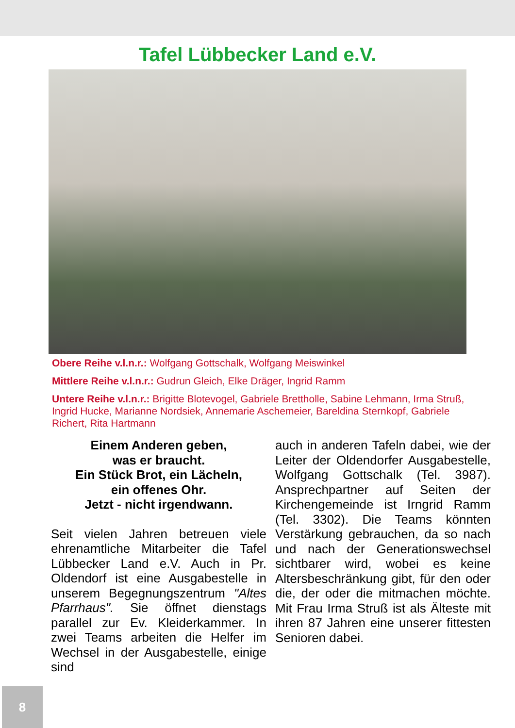Tafel Lübbecker Land e.V.
Obere Reihe v.l.n.r.: Wolfgang Gottschalk, Wolfgang Meiswinkel
Mittlere Reihe v.l.n.r.: Gudrun Gleich, Elke Dräger, Ingrid Ramm
Untere Reihe v.l.n.r.: Brigitte Blotevogel, Gabriele Brettholle, Sabine Lehmann, Irma Struß, Ingrid Hucke, Marianne Nordsiek, Annemarie Aschemeier, Bareldina Sternkopf, Gabriele Richert, Rita Hartmann
Einem Anderen geben,
was er braucht.
Ein Stück Brot, ein Lächeln,
ein offenes Ohr.
Jetzt - nicht irgendwann.
Seit vielen Jahren betreuen viele ehrenamtliche Mitarbeiter die Tafel Lübbecker Land e.V. Auch in Pr. Oldendorf ist eine Ausgabestelle in unserem Begegnungszentrum "Altes Pfarrhaus". Sie öffnet dienstags parallel zur Ev. Kleiderkammer. In zwei Teams arbeiten die Helfer im Wechsel in der Ausgabestelle, einige sind
auch in anderen Tafeln dabei, wie der Leiter der Oldendorfer Ausgabestelle, Wolfgang Gottschalk (Tel. 3987). Ansprechpartner auf Seiten der Kirchengemeinde ist Irngrid Ramm (Tel. 3302). Die Teams könnten Verstärkung gebrauchen, da so nach und nach der Generationswechsel sichtbarer wird, wobei es keine Altersbeschränkung gibt, für den oder die, der oder die mitmachen möchte. Mit Frau Irma Struß ist als Älteste mit ihren 87 Jahren eine unserer fittesten Senioren dabei.
8